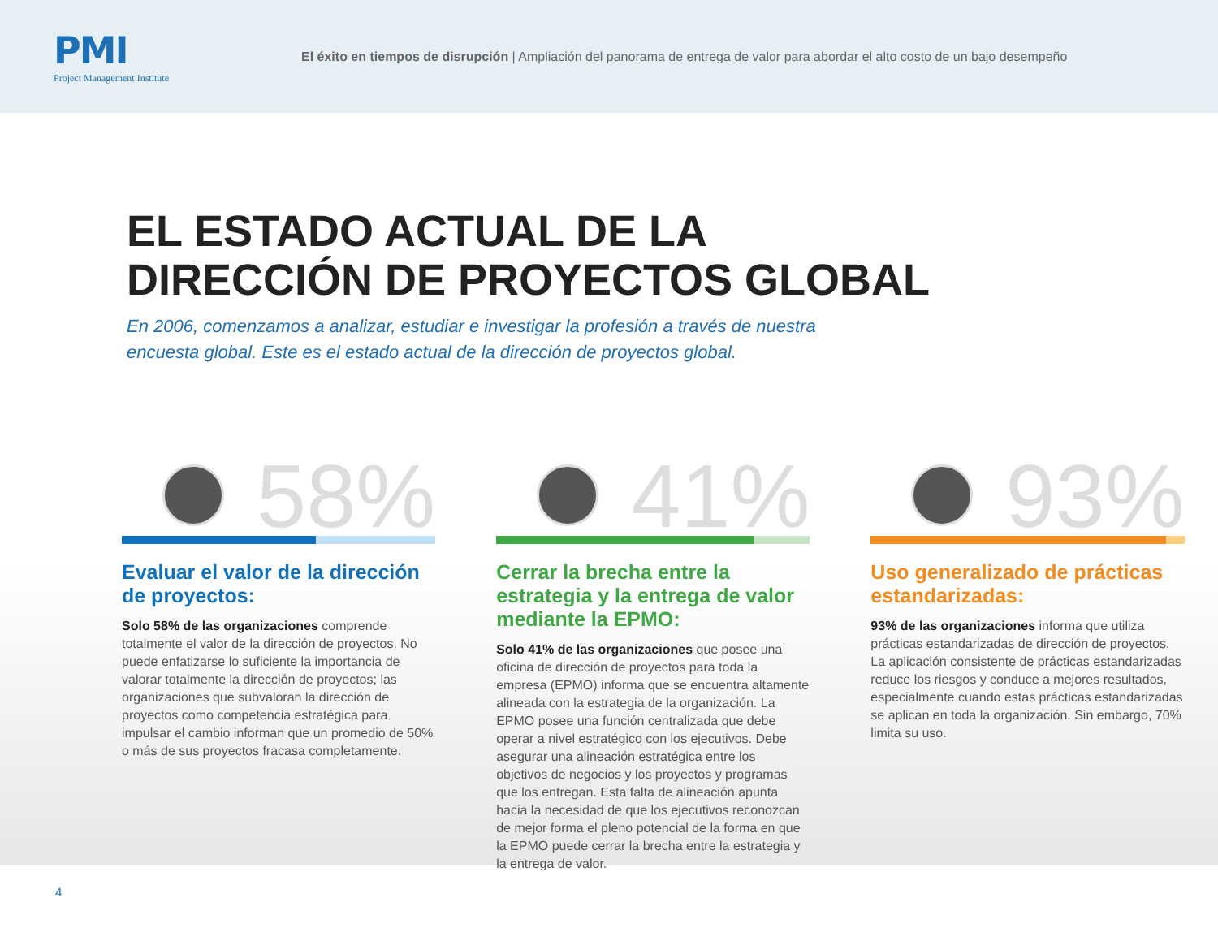PMI
Project Management Institute
El éxito en tiempos de disrupción | Ampliación del panorama de entrega de valor para abordar el alto costo de un bajo desempeño
EL ESTADO ACTUAL DE LA
DIRECCIÓN DE PROYECTOS GLOBAL
En 2006, comenzamos a analizar, estudiar e investigar la profesión a través de nuestra encuesta global. Este es el estado actual de la dirección de proyectos global.
58%
Evaluar el valor de la dirección de proyectos:
Solo 58% de las organizaciones comprende totalmente el valor de la dirección de proyectos. No puede enfatizarse lo suficiente la importancia de valorar totalmente la dirección de proyectos; las organizaciones que subvaloran la dirección de proyectos como competencia estratégica para impulsar el cambio informan que un promedio de 50% o más de sus proyectos fracasa completamente.
41%
Cerrar la brecha entre la estrategia y la entrega de valor mediante la EPMO:
Solo 41% de las organizaciones que posee una oficina de dirección de proyectos para toda la empresa (EPMO) informa que se encuentra altamente alineada con la estrategia de la organización. La EPMO posee una función centralizada que debe operar a nivel estratégico con los ejecutivos. Debe asegurar una alineación estratégica entre los objetivos de negocios y los proyectos y programas que los entregan. Esta falta de alineación apunta hacia la necesidad de que los ejecutivos reconozcan de mejor forma el pleno potencial de la forma en que la EPMO puede cerrar la brecha entre la estrategia y la entrega de valor.
93%
Uso generalizado de prácticas estandarizadas:
93% de las organizaciones informa que utiliza prácticas estandarizadas de dirección de proyectos. La aplicación consistente de prácticas estandarizadas reduce los riesgos y conduce a mejores resultados, especialmente cuando estas prácticas estandarizadas se aplican en toda la organización. Sin embargo, 70% limita su uso.
4